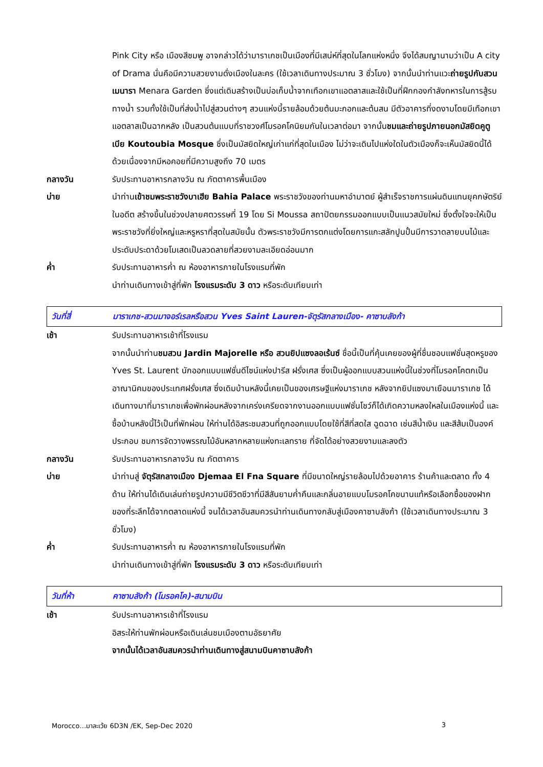Pink City หรือ เมืองสีชมพู อาจกล่าวได้ว่ามาราเกชเป็นเมืองที่มีเสน่ห์ที่สุดในโลกแห่งหนึ่ง จึงได้สมญานามว่าเป็น A city of Drama นั่นคือมีความสวยงามดั่งเมืองในละคร (ใช้เวลาเดินทางประมาณ 3 ชั่วโมง) จากนั้นนำท่านแวะถ่ายรูปกับสวนเมนารา Menara Garden ซึ่งแต่เดิมสร้างเป็นบ่อเก็บน้ำจากเทือกเขาแอตลาสและใช้เป็นที่ฝึกกองกำลังทหารในการสู้รบทางน้ำ รวมทั้งใช้เป็นที่ส่งน้ำไปสู่สวนต่างๆ สวนแห่งนี้รายล้อมด้วยต้นมะกอกและต้นสน มีตัวอาคารที่งดงามโดยมีเทือกเขาแอตลาสเป็นฉากหลัง เป็นสวนต้นแบบที่ราชวงศ์โมรอคโคนิยมกันในเวลาต่อมา จากนั้นชมและถ่ายรูปภายนอกมัสยิดคูตูเบีย Koutoubia Mosque ซึ่งเป็นมัสยิดใหญ่เก่าแก่ที่สุดในเมือง ไม่ว่าจะเดินไปแห่งใดในตัวเมืองก็จะเห็นมัสยิดนี้ได้ด้วยเนื่องจากมีหอคอยที่มีความสูงถึง 70 เมตร
กลางวัน รับประทานอาหารกลางวัน ณ ภัตตาคารพื้นเมือง
บ่าย นำท่านเข้าชมพระราชวังบาเฮีย Bahia Palace พระราชวังของท่านมหาอำมาตย์ ผู้สำเร็จราชการแผ่นดินแทนยุคกษัตริย์ในอดีต สร้างขึ้นในช่วงปลายศตวรรษที่ 19 โดย Si Moussa สถาปัตยกรรมออกแบบเป็นแนวสมัยใหม่ ซึ่งตั้งใจจะให้เป็นพระราชวังที่ยิ่งใหญ่และหรูหราที่สุดในสมัยนั้น ตัวพระราชวังมีการตกแต่งโดยการแกะสลักปูนปั้นมีการวาดลายบนไม้และประดับประดาด้วยโมเสดเป็นลวดลายที่สวยงามละเอียดอ่อนมาก
ค่ำ รับประทานอาหารค่ำ ณ ห้องอาหารภายในโรงแรมที่พัก
นำท่านเดินทางเข้าสู่ที่พัก โรงแรมระดับ 3 ดาว หรือระดับเทียบเท่า
วันที่สี่
มาราเกช-สวนมาจอร์เรลหรือสวน Yves Saint Lauren-จัตุรัสกลางเมือง- คาซาบลังก้า
เช้า รับประทานอาหารเช้าที่โรงแรม
จากนั้นนำท่านชมสวน Jardin Majorelle หรือ สวนยิปแซงลอเร้นซ์ ชื่อนี้เป็นที่คุ้นเคยของผู้ที่ชื่นชอบแฟชั่นสุดหรูของ Yves St. Laurent นักออกแบบแฟชั่นดีไซน์แห่งปารีส ฝรั่งเศส ซึ่งเป็นผู้ออกแบบสวนแห่งนี้ในช่วงที่โมรอคโคตกเป็นอาณานิคมของประเทศฝรั่งเศส ซึ่งเดิมบ้านหลังนี้เคยเป็นของเศรษฐีแห่งมาราเกช หลังจากยิปแซงมาเยือนมาราเกช ได้เดินทางมาที่มาราเกชเพื่อพักผ่อนหลังจากเคร่งเครียดจากงานออกแบบแฟชั่นโชว์ก็ได้เกิดความหลงใหลในเมืองแห่งนี้ และซื้อบ้านหลังนี้ไว้เป็นที่พักผ่อน ให้ท่านได้อิสระชมสวนที่ถูกออกแบบโดยใช้ที่สีที่สดใส ฉูดฉาด เช่นสีน้ำเงิน และสีส้มเป็นองค์ประกอบ ชมการจัดวางพรรณไม้อันหลากหลายแห่งทะเลทราย ที่จัดได้อย่างสวยงามและลงตัว
กลางวัน รับประทานอาหารกลางวัน ณ ภัตตาคาร
บ่าย นำท่านสู่ จัตุรัสกลางเมือง Djemaa El Fna Square ที่มีขนาดใหญ่รายล้อมไปด้วยอาคาร ร้านค้าและตลาด ทั้ง 4 ด้าน ให้ท่านได้เดินเล่นถ่ายรูปความมีชีวิตชีวาที่มีสีสันยามค่ำคืนและกลิ่นอายแบบโมรอคโคขนานแท้หรือเลือกซื้อของฝากของที่ระลึกได้จากตลาดแห่งนี้ จนได้เวลาอันสมควรนำท่านเดินทางกลับสู่เมืองคาซาบลังก้า (ใช้เวลาเดินทางประมาณ 3 ชั่วโมง)
ค่ำ รับประทานอาหารค่ำ ณ ห้องอาหารภายในโรงแรมที่พัก
นำท่านเดินทางเข้าสู่ที่พัก โรงแรมระดับ 3 ดาว หรือระดับเทียบเท่า
วันที่ห้า คาซาบลังก้า (โมรอคโค)-สนามบิน
เช้า รับประทานอาหารเช้าที่โรงแรม
อิสระให้ท่านพักผ่อนหรือเดินเล่นชมเมืองตามอัธยาศัย
จากนั้นได้เวลาอันสมควรนำท่านเดินทางสู่สนามบินคาซาบลังก้า
Morocco…มาละเว้ย 6D3N /EK, Sep-Dec 2020 3